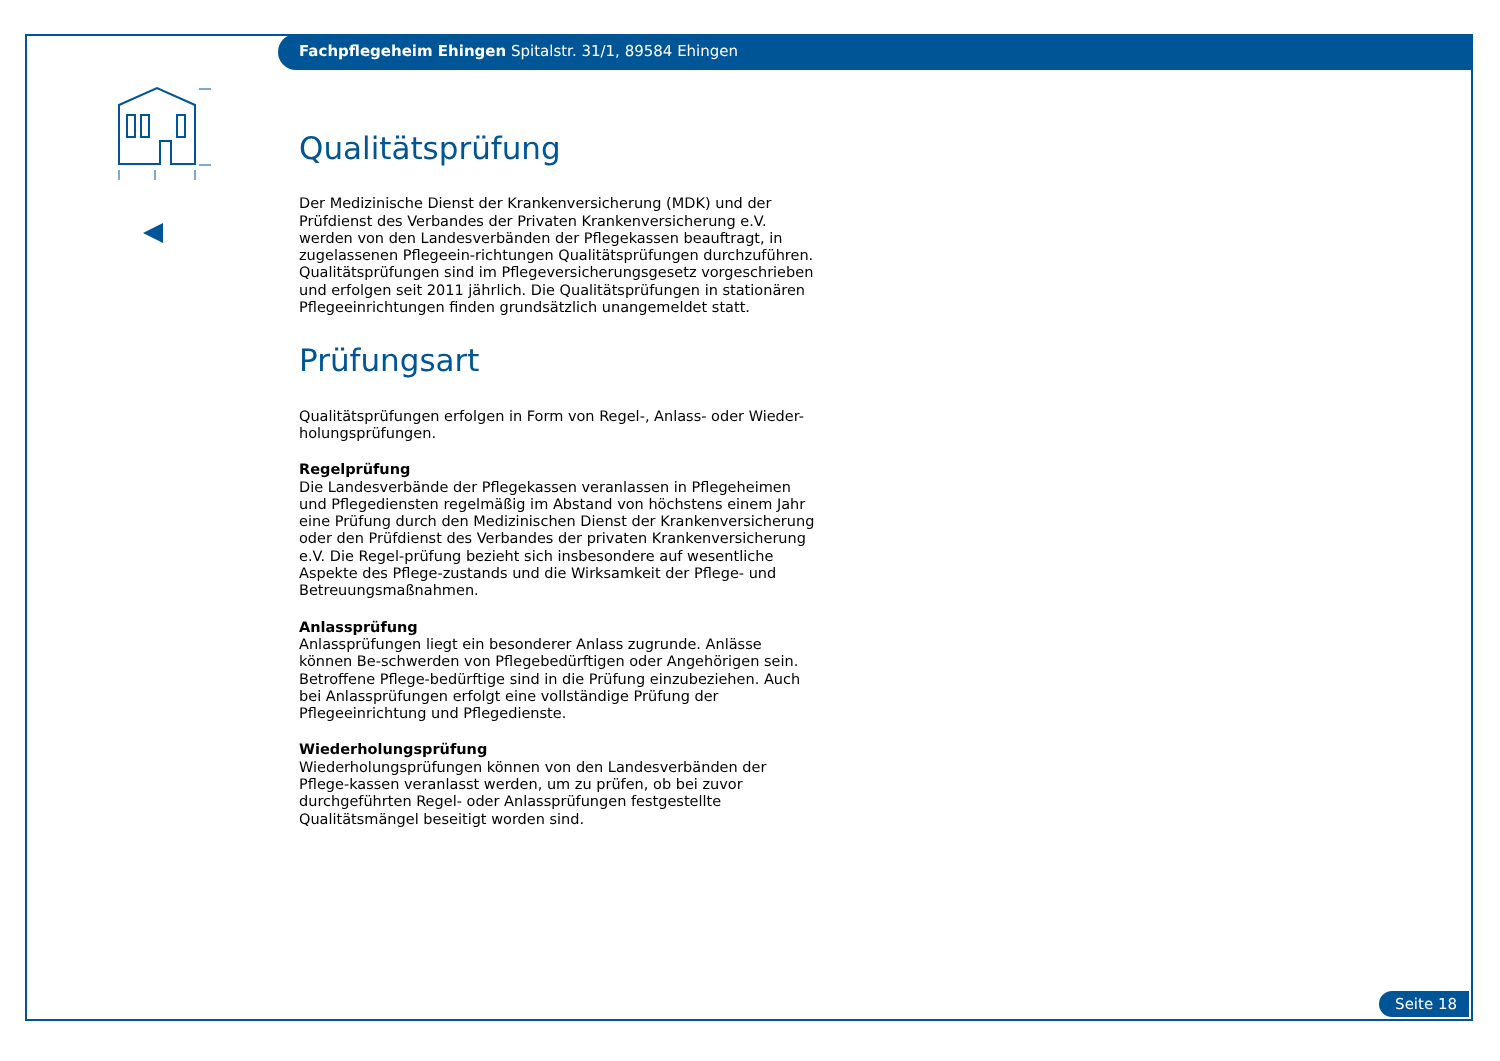Fachpflegeheim Ehingen Spitalstr. 31/1, 89584 Ehingen
Qualitätsprüfung
Der Medizinische Dienst der Krankenversicherung (MDK) und der Prüfdienst des Verbandes der Privaten Krankenversicherung e.V. werden von den Landesverbänden der Pflegekassen beauftragt, in zugelassenen Pflegeein-richtungen Qualitätsprüfungen durchzuführen. Qualitätsprüfungen sind im Pflegeversicherungsgesetz vorgeschrieben und erfolgen seit 2011 jährlich. Die Qualitätsprüfungen in stationären Pflegeeinrichtungen finden grundsätzlich unangemeldet statt.
Prüfungsart
Qualitätsprüfungen erfolgen in Form von Regel-, Anlass- oder Wieder-holungsprüfungen.
Regelprüfung
Die Landesverbände der Pflegekassen veranlassen in Pflegeheimen und Pflegediensten regelmäßig im Abstand von höchstens einem Jahr eine Prüfung durch den Medizinischen Dienst der Krankenversicherung oder den Prüfdienst des Verbandes der privaten Krankenversicherung e.V. Die Regel-prüfung bezieht sich insbesondere auf wesentliche Aspekte des Pflege-zustands und die Wirksamkeit der Pflege- und Betreuungsmaßnahmen.
Anlassprüfung
Anlassprüfungen liegt ein besonderer Anlass zugrunde. Anlässe können Be-schwerden von Pflegebedürftigen oder Angehörigen sein. Betroffene Pflege-bedürftige sind in die Prüfung einzubeziehen. Auch bei Anlassprüfungen erfolgt eine vollständige Prüfung der Pflegeeinrichtung und Pflegedienste.
Wiederholungsprüfung
Wiederholungsprüfungen können von den Landesverbänden der Pflege-kassen veranlasst werden, um zu prüfen, ob bei zuvor durchgeführten Regel- oder Anlassprüfungen festgestellte Qualitätsmängel beseitigt worden sind.
Seite 18